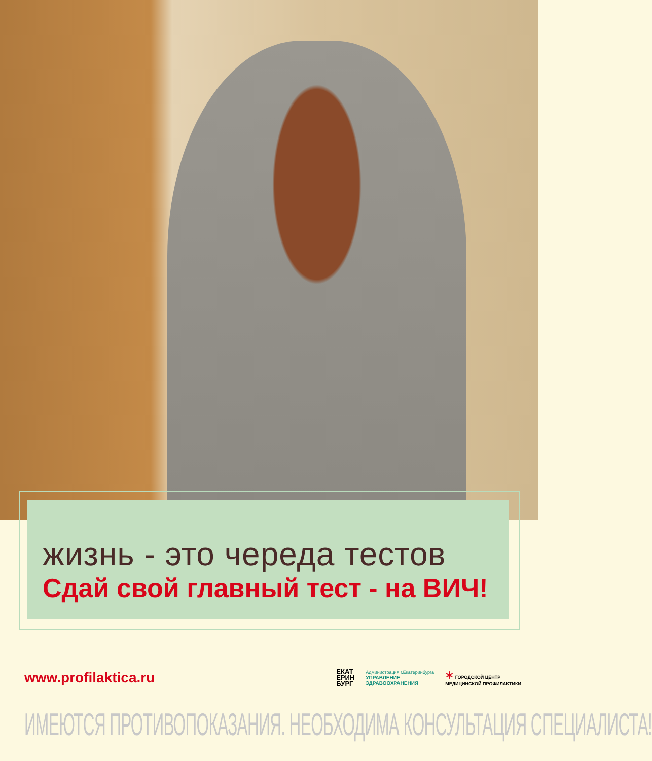жизнь - это череда тестов
Сдай свой главный тест - на ВИЧ!
www.profilaktica.ru
ЕКАТ
ЕРИН
БУРГ
Администрация г.Екатеринбурга
УПРАВЛЕНИЕ
ЗДРАВООХРАНЕНИЯ
✶ ГОРОДСКОЙ ЦЕНТР
МЕДИЦИНСКОЙ ПРОФИЛАКТИКИ
ИМЕЮТСЯ ПРОТИВОПОКАЗАНИЯ. НЕОБХОДИМА КОНСУЛЬТАЦИЯ СПЕЦИАЛИСТА!